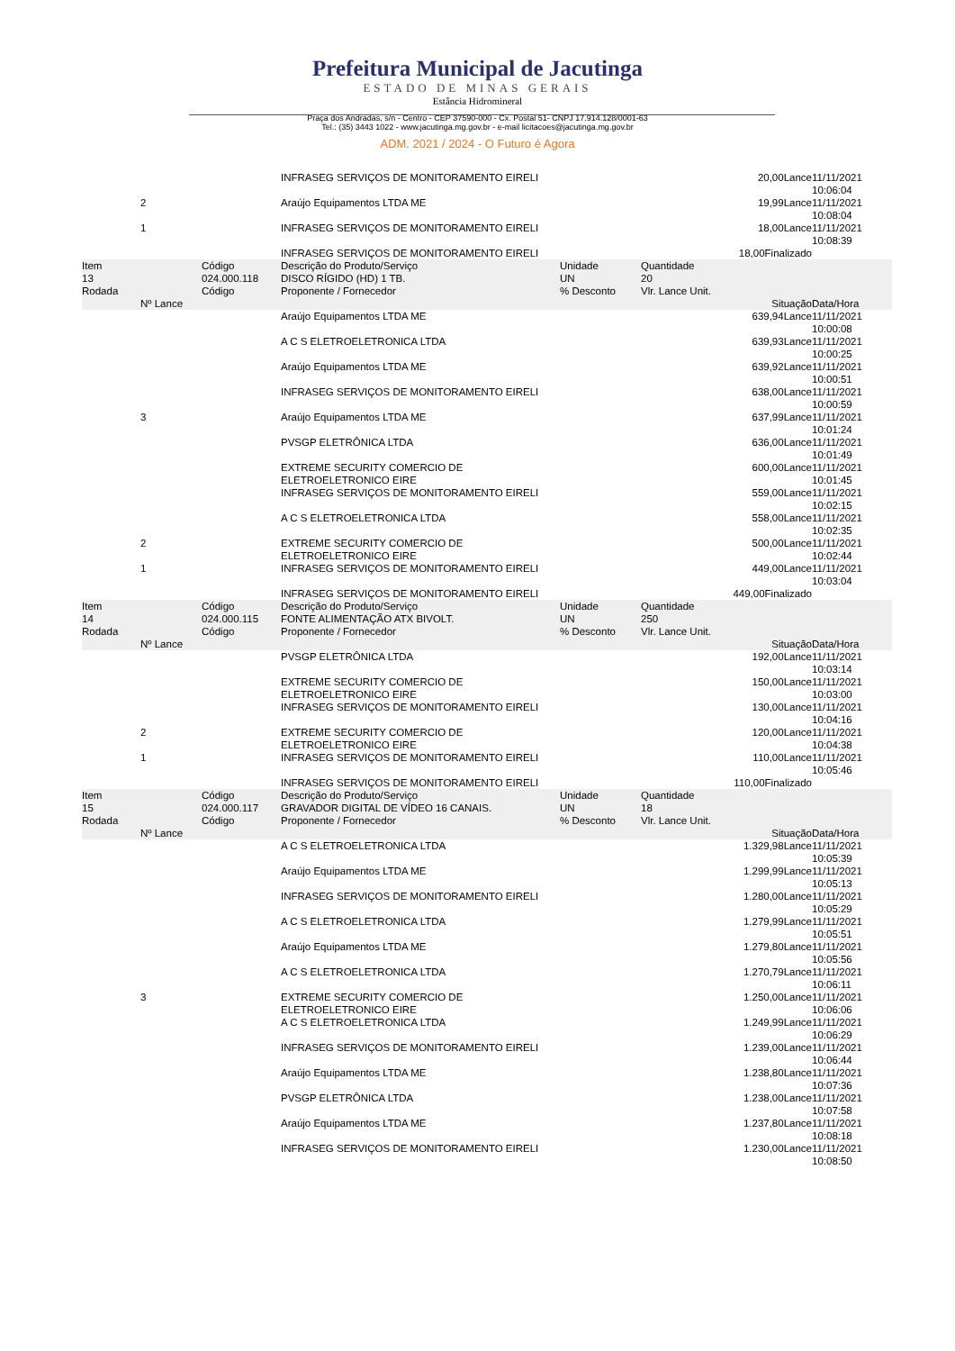Prefeitura Municipal de Jacutinga
ESTADO DE MINAS GERAIS
Estância Hidromineral
Praça dos Andradas, s/n - Centro - CEP 37590-000 - Cx. Postal 51- CNPJ 17.914.128/0001-63
Tel.: (35) 3443 1022 - www.jacutinga.mg.gov.br - e-mail licitacoes@jacutinga.mg.gov.br
ADM. 2021 / 2024 - O Futuro é Agora
| | | | INFRASEG SERVIÇOS DE MONITORAMENTO EIRELI | | 20,00Lance | | 11/11/2021 10:06:04 |
| | 2 | | Araújo Equipamentos LTDA ME | | 19,99Lance | | 11/11/2021 10:08:04 |
| | 1 | | INFRASEG SERVIÇOS DE MONITORAMENTO EIRELI | | 18,00Lance | | 11/11/2021 10:08:39 |
| | | | INFRASEG SERVIÇOS DE MONITORAMENTO EIRELI | | 18,00Finalizado | | |
| Item | | Código | Descrição do Produto/Serviço | Unidade | Quantidade | | |
| 13 | | 024.000.118 | DISCO RÍGIDO (HD) 1 TB. | UN | 20 | | |
| Rodada | Nº Lance | Código | Proponente / Fornecedor | % Desconto | Vlr. Lance Unit. | Situação | Data/Hora |
| | | | Araújo Equipamentos LTDA ME | | 639,94Lance | | 11/11/2021 10:00:08 |
| | | | A C S ELETROELETRONICA LTDA | | 639,93Lance | | 11/11/2021 10:00:25 |
| | | | Araújo Equipamentos LTDA ME | | 639,92Lance | | 11/11/2021 10:00:51 |
| | | | INFRASEG SERVIÇOS DE MONITORAMENTO EIRELI | | 638,00Lance | | 11/11/2021 10:00:59 |
| | 3 | | Araújo Equipamentos LTDA ME | | 637,99Lance | | 11/11/2021 10:01:24 |
| | | | PVSGP ELETRÔNICA LTDA | | 636,00Lance | | 11/11/2021 10:01:49 |
| | | | EXTREME SECURITY COMERCIO DE ELETROELETRONICO EIRE | | 600,00Lance | | 11/11/2021 10:01:45 |
| | | | INFRASEG SERVIÇOS DE MONITORAMENTO EIRELI | | 559,00Lance | | 11/11/2021 10:02:15 |
| | | | A C S ELETROELETRONICA LTDA | | 558,00Lance | | 11/11/2021 10:02:35 |
| | 2 | | EXTREME SECURITY COMERCIO DE ELETROELETRONICO EIRE | | 500,00Lance | | 11/11/2021 10:02:44 |
| | 1 | | INFRASEG SERVIÇOS DE MONITORAMENTO EIRELI | | 449,00Lance | | 11/11/2021 10:03:04 |
| | | | INFRASEG SERVIÇOS DE MONITORAMENTO EIRELI | | 449,00Finalizado | | |
| Item | | Código | Descrição do Produto/Serviço | Unidade | Quantidade | | |
| 14 | | 024.000.115 | FONTE ALIMENTAÇÃO ATX BIVOLT. | UN | 250 | | |
| Rodada | Nº Lance | Código | Proponente / Fornecedor | % Desconto | Vlr. Lance Unit. | Situação | Data/Hora |
| | | | PVSGP ELETRÔNICA LTDA | | 192,00Lance | | 11/11/2021 10:03:14 |
| | | | EXTREME SECURITY COMERCIO DE ELETROELETRONICO EIRE | | 150,00Lance | | 11/11/2021 10:03:00 |
| | | | INFRASEG SERVIÇOS DE MONITORAMENTO EIRELI | | 130,00Lance | | 11/11/2021 10:04:16 |
| | 2 | | EXTREME SECURITY COMERCIO DE ELETROELETRONICO EIRE | | 120,00Lance | | 11/11/2021 10:04:38 |
| | 1 | | INFRASEG SERVIÇOS DE MONITORAMENTO EIRELI | | 110,00Lance | | 11/11/2021 10:05:46 |
| | | | INFRASEG SERVIÇOS DE MONITORAMENTO EIRELI | | 110,00Finalizado | | |
| Item | | Código | Descrição do Produto/Serviço | Unidade | Quantidade | | |
| 15 | | 024.000.117 | GRAVADOR DIGITAL DE VÍDEO 16 CANAIS. | UN | 18 | | |
| Rodada | Nº Lance | Código | Proponente / Fornecedor | % Desconto | Vlr. Lance Unit. | Situação | Data/Hora |
| | | | A C S ELETROELETRONICA LTDA | | 1.329,98Lance | | 11/11/2021 10:05:39 |
| | | | Araújo Equipamentos LTDA ME | | 1.299,99Lance | | 11/11/2021 10:05:13 |
| | | | INFRASEG SERVIÇOS DE MONITORAMENTO EIRELI | | 1.280,00Lance | | 11/11/2021 10:05:29 |
| | | | A C S ELETROELETRONICA LTDA | | 1.279,99Lance | | 11/11/2021 10:05:51 |
| | | | Araújo Equipamentos LTDA ME | | 1.279,80Lance | | 11/11/2021 10:05:56 |
| | | | A C S ELETROELETRONICA LTDA | | 1.270,79Lance | | 11/11/2021 10:06:11 |
| | 3 | | EXTREME SECURITY COMERCIO DE ELETROELETRONICO EIRE | | 1.250,00Lance | | 11/11/2021 10:06:06 |
| | | | A C S ELETROELETRONICA LTDA | | 1.249,99Lance | | 11/11/2021 10:06:29 |
| | | | INFRASEG SERVIÇOS DE MONITORAMENTO EIRELI | | 1.239,00Lance | | 11/11/2021 10:06:44 |
| | | | Araújo Equipamentos LTDA ME | | 1.238,80Lance | | 11/11/2021 10:07:36 |
| | | | PVSGP ELETRÔNICA LTDA | | 1.238,00Lance | | 11/11/2021 10:07:58 |
| | | | Araújo Equipamentos LTDA ME | | 1.237,80Lance | | 11/11/2021 10:08:18 |
| | | | INFRASEG SERVIÇOS DE MONITORAMENTO EIRELI | | 1.230,00Lance | | 11/11/2021 10:08:50 |